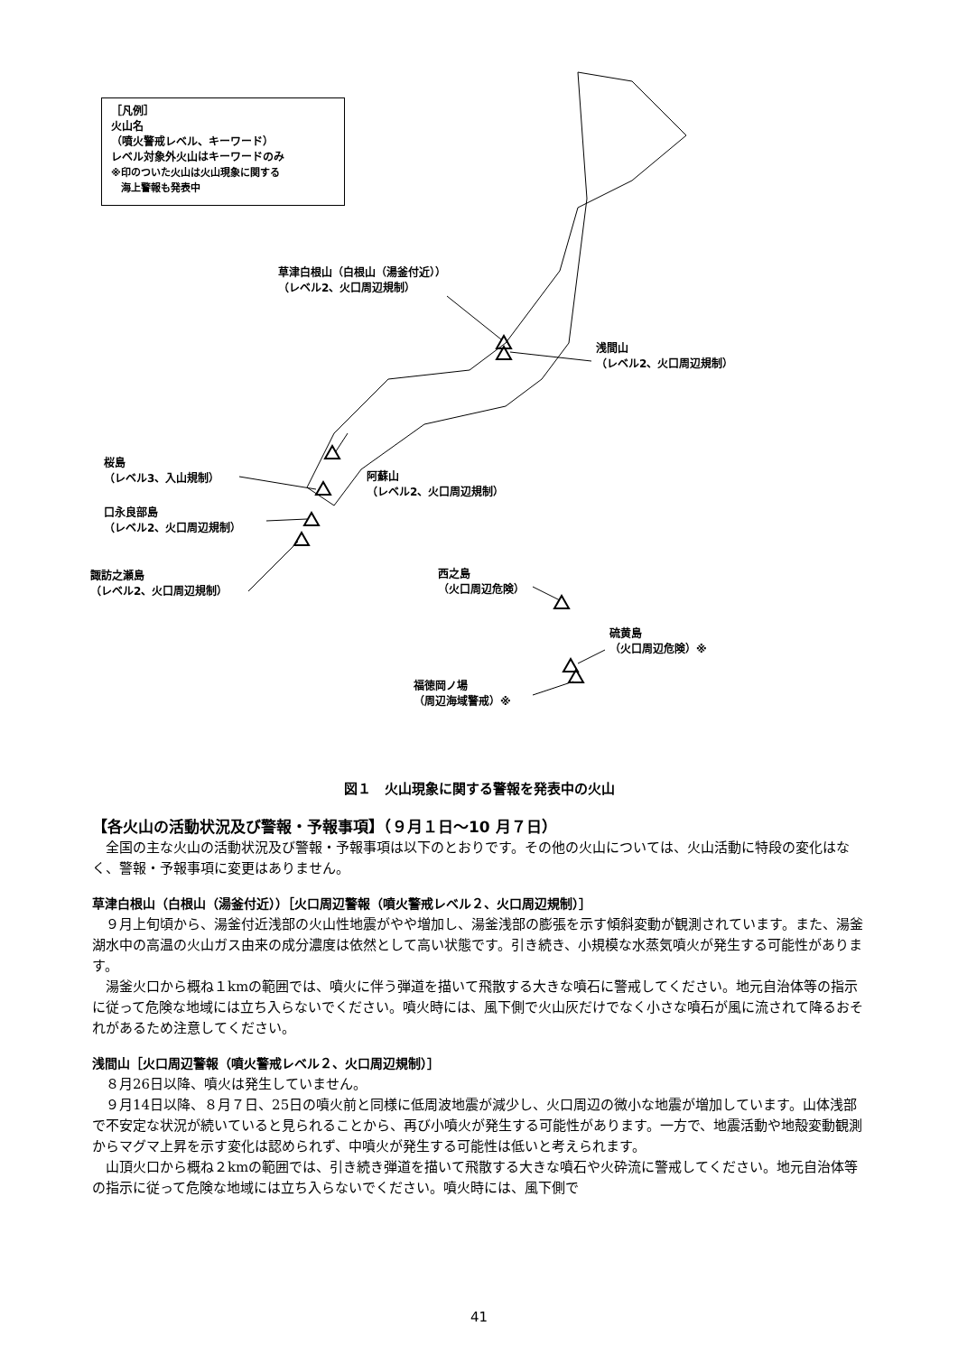［凡例］
火山名
（噴火警戒レベル、キーワード）
レベル対象外火山はキーワードのみ
※印のついた火山は火山現象に関する
　海上警報も発表中
草津白根山（白根山（湯釜付近））
（レベル2、火口周辺規制）
浅間山
（レベル2、火口周辺規制）
桜島
（レベル3、入山規制）
阿蘇山
（レベル2、火口周辺規制）
口永良部島
（レベル2、火口周辺規制）
諏訪之瀬島
（レベル2、火口周辺規制）
西之島
（火口周辺危険）
硫黄島
（火口周辺危険）※
福徳岡ノ場
（周辺海域警戒）※
図１　火山現象に関する警報を発表中の火山
【各火山の活動状況及び警報・予報事項】（９月１日～10 月７日）
全国の主な火山の活動状況及び警報・予報事項は以下のとおりです。その他の火山については、火山活動に特段の変化はなく、警報・予報事項に変更はありません。
草津白根山（白根山（湯釜付近））［火口周辺警報（噴火警戒レベル２、火口周辺規制）］
９月上旬頃から、湯釜付近浅部の火山性地震がやや増加し、湯釜浅部の膨張を示す傾斜変動が観測されています。また、湯釜湖水中の高温の火山ガス由来の成分濃度は依然として高い状態です。引き続き、小規模な水蒸気噴火が発生する可能性があります。
湯釜火口から概ね１kmの範囲では、噴火に伴う弾道を描いて飛散する大きな噴石に警戒してください。地元自治体等の指示に従って危険な地域には立ち入らないでください。噴火時には、風下側で火山灰だけでなく小さな噴石が風に流されて降るおそれがあるため注意してください。
浅間山［火口周辺警報（噴火警戒レベル２、火口周辺規制）］
８月26日以降、噴火は発生していません。
９月14日以降、８月７日、25日の噴火前と同様に低周波地震が減少し、火口周辺の微小な地震が増加しています。山体浅部で不安定な状況が続いていると見られることから、再び小噴火が発生する可能性があります。一方で、地震活動や地殻変動観測からマグマ上昇を示す変化は認められず、中噴火が発生する可能性は低いと考えられます。
山頂火口から概ね２kmの範囲では、引き続き弾道を描いて飛散する大きな噴石や火砕流に警戒してください。地元自治体等の指示に従って危険な地域には立ち入らないでください。噴火時には、風下側で
41